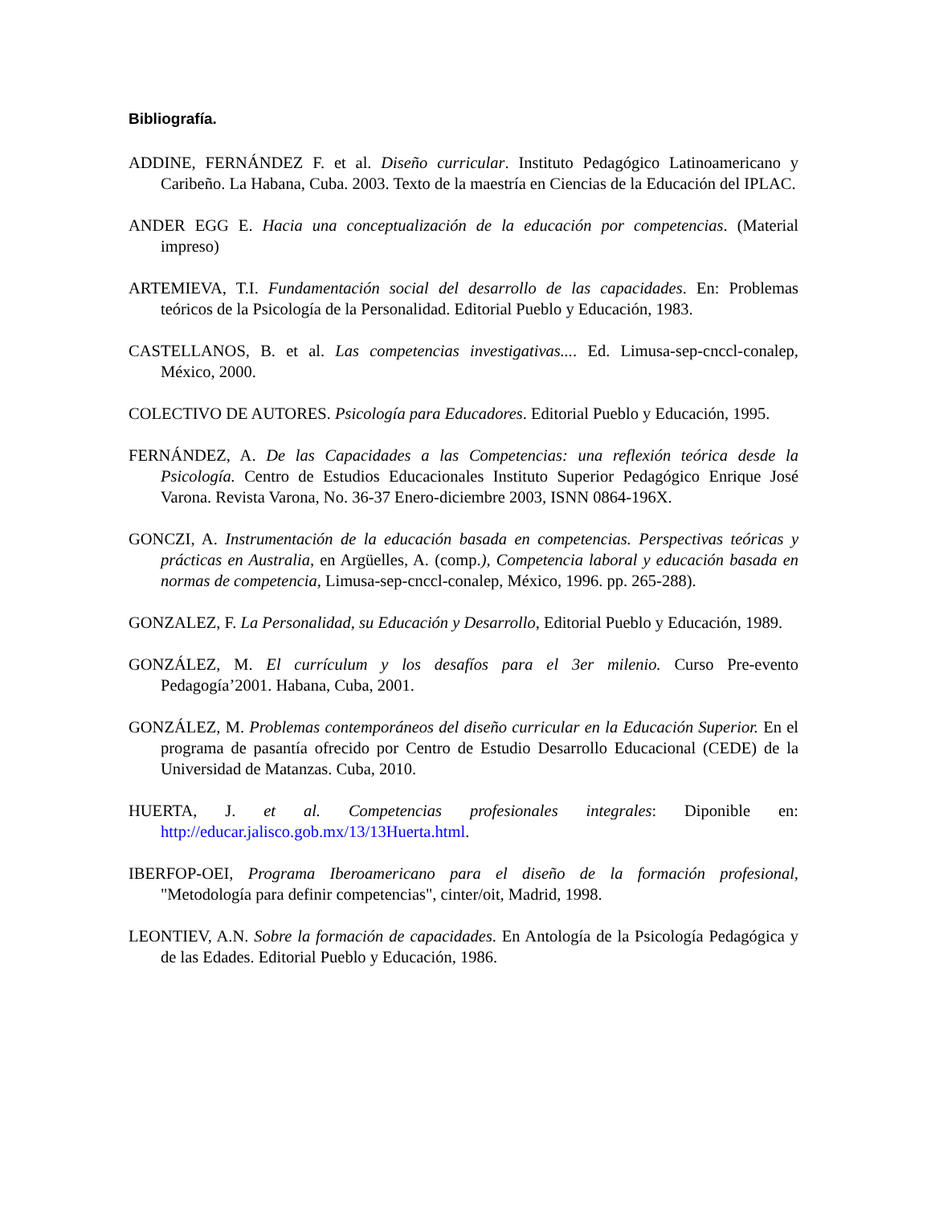Bibliografía.
ADDINE, FERNÁNDEZ F. et al. Diseño curricular. Instituto Pedagógico Latinoamericano y Caribeño. La Habana, Cuba. 2003. Texto de la maestría en Ciencias de la Educación del IPLAC.
ANDER EGG E. Hacia una conceptualización de la educación por competencias. (Material impreso)
ARTEMIEVA, T.I. Fundamentación social del desarrollo de las capacidades. En: Problemas teóricos de la Psicología de la Personalidad. Editorial Pueblo y Educación, 1983.
CASTELLANOS, B. et al. Las competencias investigativas.... Ed. Limusa-sep-cnccl-conalep, México, 2000.
COLECTIVO DE AUTORES. Psicología para Educadores. Editorial Pueblo y Educación, 1995.
FERNÁNDEZ, A. De las Capacidades a las Competencias: una reflexión teórica desde la Psicología. Centro de Estudios Educacionales Instituto Superior Pedagógico Enrique José Varona. Revista Varona, No. 36-37 Enero-diciembre 2003, ISNN 0864-196X.
GONCZI, A. Instrumentación de la educación basada en competencias. Perspectivas teóricas y prácticas en Australia, en Argüelles, A. (comp.), Competencia laboral y educación basada en normas de competencia, Limusa-sep-cnccl-conalep, México, 1996. pp. 265-288).
GONZALEZ, F. La Personalidad, su Educación y Desarrollo, Editorial Pueblo y Educación, 1989.
GONZÁLEZ, M. El currículum y los desafíos para el 3er milenio. Curso Pre-evento Pedagogía’2001. Habana, Cuba, 2001.
GONZÁLEZ, M. Problemas contemporáneos del diseño curricular en la Educación Superior. En el programa de pasantía ofrecido por Centro de Estudio Desarrollo Educacional (CEDE) de la Universidad de Matanzas. Cuba, 2010.
HUERTA, J. et al. Competencias profesionales integrales: Diponible en: http://educar.jalisco.gob.mx/13/13Huerta.html.
IBERFOP-OEI, Programa Iberoamericano para el diseño de la formación profesional, "Metodología para definir competencias", cinter/oit, Madrid, 1998.
LEONTIEV, A.N. Sobre la formación de capacidades. En Antología de la Psicología Pedagógica y de las Edades. Editorial Pueblo y Educación, 1986.